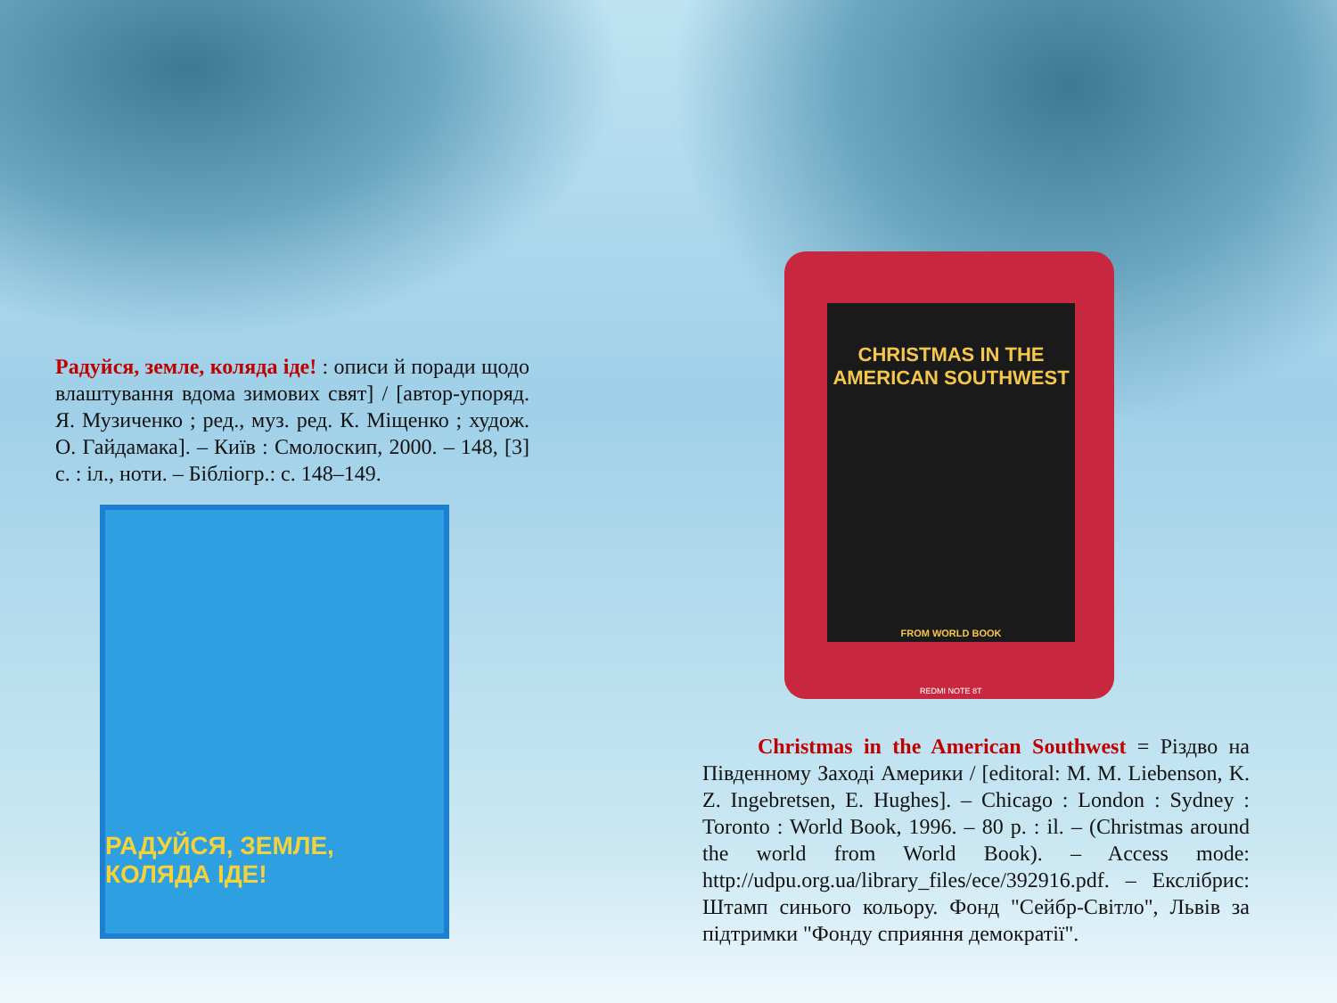Радуйся, земле, коляда іде! : описи й поради щодо влаштування вдома зимових свят] / [автор-упоряд. Я. Музиченко ; ред., муз. ред. К. Міщенко ; худож. О. Гайдамака]. – Київ : Смолоскип, 2000. – 148, [3] с. : іл., ноти. – Бібліогр.: с. 148–149.
РАДУЙСЯ, ЗЕМЛЕ, КОЛЯДА ІДЕ!
CHRISTMAS IN THE
AMERICAN SOUTHWEST
FROM WORLD BOOK
REDMI NOTE 8T
Christmas in the American Southwest = Різдво на Південному Заході Америки / [editoral: M. M. Liebenson, K. Z. Ingebretsen, E. Hughes]. – Chicago : London : Sydney : Toronto : World Book, 1996. – 80 p. : il. – (Christmas around the world from World Book). – Access mode: http://udpu.org.ua/library_files/ece/392916.pdf. – Екслібрис: Штамп синього кольору. Фонд "Сейбр-Світло", Львів за підтримки "Фонду сприяння демократії".